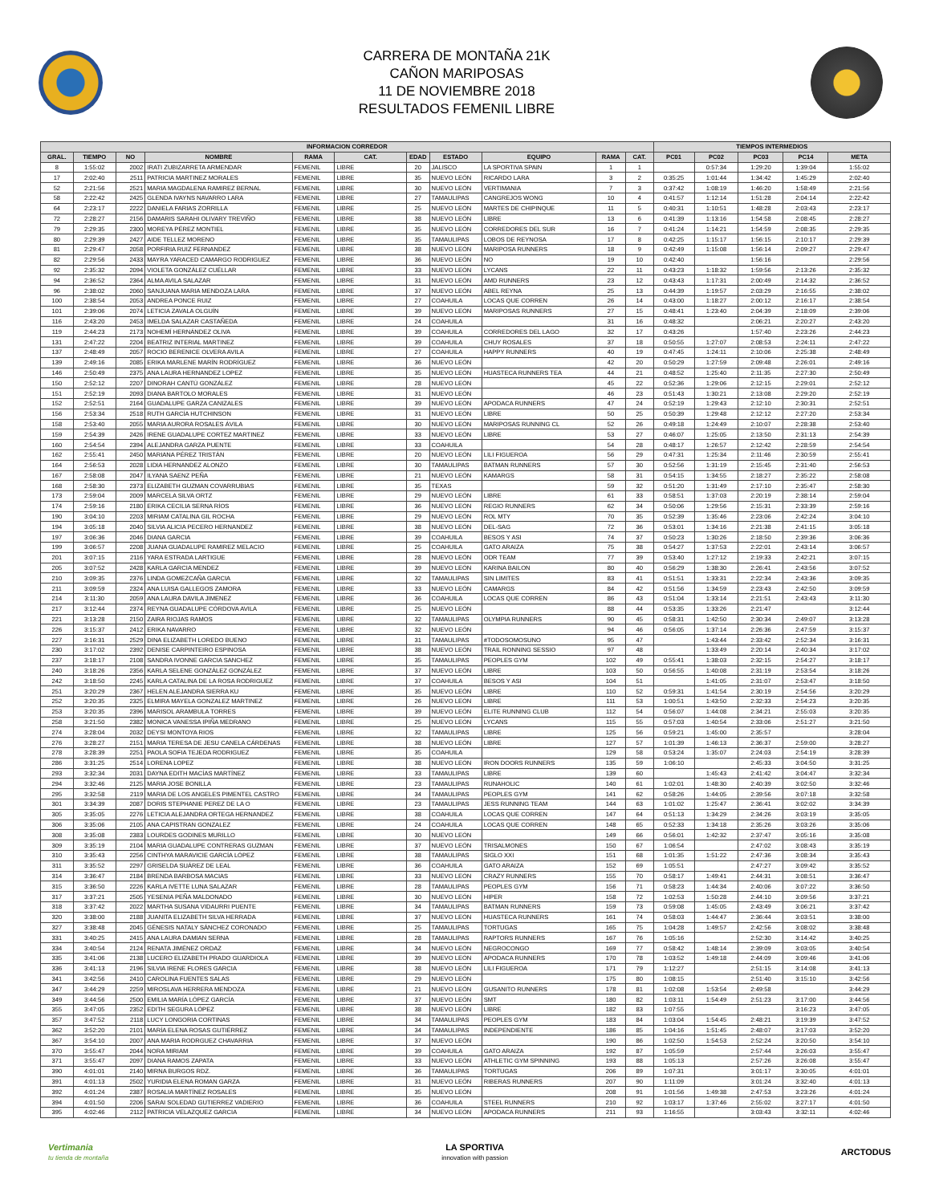CARRERA DE MONTAÑA 21K
CAÑON MARIPOSAS
11 DE NOVIEMBRE 2018
RESULTADOS FEMENIL LIBRE
| INFORMACION CORREDOR | | | | | | | | | | | TIEMPOS INTERMEDIOS | | | | |
| --- | --- | --- | --- | --- | --- | --- | --- | --- | --- | --- | --- | --- | --- | --- | --- |
| GRAL. | TIEMPO | NO | NOMBRE | RAMA | CAT. | EDAD | ESTADO | EQUIPO | RAMA | CAT. | PC01 | PC02 | PC03 | PC14 | META |
| 8 | 1:55:02 | 2002 | IRATI ZUBIZARRETA ARMENDAR | FEMENIL | LIBRE | 20 | JALISCO | LA SPORTIVA SPAIN | 1 | 1 | | 0:57:34 | 1:29:20 | 1:39:04 | 1:55:02 |
| 17 | 2:02:40 | 2511 | PATRICIA MARTINEZ MORALES | FEMENIL | LIBRE | 35 | NUEVO LEÓN | RICARDO LARA | 3 | 2 | 0:35:25 | 1:01:44 | 1:34:42 | 1:45:29 | 2:02:40 |
| 52 | 2:21:56 | 2521 | MARIA MAGDALENA RAMIREZ BERNAL | FEMENIL | LIBRE | 30 | NUEVO LEÓN | VERTIMANIA | 7 | 3 | 0:37:42 | 1:08:19 | 1:46:20 | 1:58:49 | 2:21:56 |
| 58 | 2:22:42 | 2425 | GLENDA IVAYNS NAVARRO LARA | FEMENIL | LIBRE | 27 | TAMAULIPAS | CANGREJOS WONG | 10 | 4 | 0:41:57 | 1:12:14 | 1:51:28 | 2:04:14 | 2:22:42 |
| 64 | 2:23:17 | 2222 | DANIELA FARIAS ZORRILLA | FEMENIL | LIBRE | 25 | NUEVO LEÓN | MARTES DE CHIPINQUE | 11 | 5 | 0:40:31 | 1:10:51 | 1:48:28 | 2:03:43 | 2:23:17 |
| 72 | 2:28:27 | 2156 | DAMARIS SARAHI OLIVARY TREVIÑO | FEMENIL | LIBRE | 38 | NUEVO LEÓN | LIBRE | 13 | 6 | 0:41:39 | 1:13:16 | 1:54:58 | 2:08:45 | 2:28:27 |
| 79 | 2:29:35 | 2300 | MOREYA PÉREZ MONTIEL | FEMENIL | LIBRE | 35 | NUEVO LEÓN | CORREDORES DEL SUR | 16 | 7 | 0:41:24 | 1:14:21 | 1:54:59 | 2:08:35 | 2:29:35 |
| 80 | 2:29:39 | 2427 | AIDE TELLEZ MORENO | FEMENIL | LIBRE | 35 | TAMAULIPAS | LOBOS DE REYNOSA | 17 | 8 | 0:42:25 | 1:15:17 | 1:56:15 | 2:10:17 | 2:29:39 |
| 81 | 2:29:47 | 2058 | PORFIRIA RUIZ FERNANDEZ | FEMENIL | LIBRE | 38 | NUEVO LEÓN | MARIPOSA RUNNERS | 18 | 9 | 0:42:49 | 1:15:08 | 1:56:14 | 2:09:27 | 2:29:47 |
| 82 | 2:29:56 | 2433 | MAYRA YARACED CAMARGO RODRIGUEZ | FEMENIL | LIBRE | 36 | NUEVO LEÓN | NO | 19 | 10 | 0:42:40 | | 1:56:16 | | 2:29:56 |
| 92 | 2:35:32 | 2094 | VIOLETA GONZÁLEZ CUÉLLAR | FEMENIL | LIBRE | 33 | NUEVO LEÓN | LYCANS | 22 | 11 | 0:43:23 | 1:18:32 | 1:59:56 | 2:13:26 | 2:35:32 |
| 94 | 2:36:52 | 2364 | ALMA AVILA SALAZAR | FEMENIL | LIBRE | 31 | NUEVO LEÓN | AMD RUNNERS | 23 | 12 | 0:43:43 | 1:17:31 | 2:00:49 | 2:14:32 | 2:36:52 |
| 96 | 2:38:02 | 2060 | SANJUANA MARIA MENDOZA LARA | FEMENIL | LIBRE | 37 | NUEVO LEÓN | ABEL REYNA | 25 | 13 | 0:44:39 | 1:19:57 | 2:03:29 | 2:16:55 | 2:38:02 |
| 100 | 2:38:54 | 2053 | ANDREA PONCE RUIZ | FEMENIL | LIBRE | 27 | COAHUILA | LOCAS QUE CORREN | 26 | 14 | 0:43:00 | 1:18:27 | 2:00:12 | 2:16:17 | 2:38:54 |
| 101 | 2:39:06 | 2074 | LETICIA ZAVALA OLGUÍN | FEMENIL | LIBRE | 39 | NUEVO LEÓN | MARIPOSAS RUNNERS | 27 | 15 | 0:48:41 | 1:23:40 | 2:04:39 | 2:18:09 | 2:39:06 |
| 116 | 2:43:20 | 2453 | IMELDA SALAZAR CASTAÑEDA | FEMENIL | LIBRE | 24 | COAHUILA | | 31 | 16 | 0:48:32 | | 2:06:21 | 2:20:27 | 2:43:20 |
| 119 | 2:44:23 | 2173 | NOHEMÍ HERNÁNDEZ OLIVA | FEMENIL | LIBRE | 39 | COAHUILA | CORREDORES DEL LAGO | 32 | 17 | 0:43:26 | | 1:57:40 | 2:23:26 | 2:44:23 |
| 131 | 2:47:22 | 2204 | BEATRIZ INTERIAL MARTINEZ | FEMENIL | LIBRE | 39 | COAHUILA | CHUY ROSALES | 37 | 18 | 0:50:55 | 1:27:07 | 2:08:53 | 2:24:11 | 2:47:22 |
| 137 | 2:48:49 | 2057 | ROCIO BERENICE OLVERA AVILA | FEMENIL | LIBRE | 27 | COAHUILA | HAPPY RUNNERS | 40 | 19 | 0:47:45 | 1:24:11 | 2:10:06 | 2:25:38 | 2:48:49 |
| 139 | 2:49:16 | 2085 | ERIKA MARLENE MARÍN RODRÍGUEZ | FEMENIL | LIBRE | 36 | NUEVO LEÓN | | 42 | 20 | 0:50:29 | 1:27:59 | 2:09:48 | 2:26:01 | 2:49:16 |
| 146 | 2:50:49 | 2375 | ANA LAURA HERNANDEZ LOPEZ | FEMENIL | LIBRE | 35 | NUEVO LEÓN | HUASTECA RUNNERS TEA | 44 | 21 | 0:48:52 | 1:25:40 | 2:11:35 | 2:27:30 | 2:50:49 |
| 150 | 2:52:12 | 2207 | DINORAH CANTÚ GONZÁLEZ | FEMENIL | LIBRE | 28 | NUEVO LEÓN | | 45 | 22 | 0:52:36 | 1:29:06 | 2:12:15 | 2:29:01 | 2:52:12 |
| 151 | 2:52:19 | 2093 | DIANA BARTOLO MORALES | FEMENIL | LIBRE | 31 | NUEVO LEÓN | | 46 | 23 | 0:51:43 | 1:30:21 | 2:13:08 | 2:29:20 | 2:52:19 |
| 152 | 2:52:51 | 2164 | GUADALUPE GARZA CANIZALES | FEMENIL | LIBRE | 39 | NUEVO LEÓN | APODACA RUNNERS | 47 | 24 | 0:52:19 | 1:29:43 | 2:12:10 | 2:30:31 | 2:52:51 |
| 156 | 2:53:34 | 2518 | RUTH GARCÍA HUTCHINSON | FEMENIL | LIBRE | 31 | NUEVO LEÓN | LIBRE | 50 | 25 | 0:50:39 | 1:29:48 | 2:12:12 | 2:27:20 | 2:53:34 |
| 158 | 2:53:40 | 2055 | MARIA AURORA ROSALES ÁVILA | FEMENIL | LIBRE | 30 | NUEVO LEÓN | MARIPOSAS RUNNING CL | 52 | 26 | 0:49:18 | 1:24:49 | 2:10:07 | 2:28:38 | 2:53:40 |
| 159 | 2:54:39 | 2426 | IRENE GUADALUPE CORTEZ MARTINEZ | FEMENIL | LIBRE | 33 | NUEVO LEÓN | LIBRE | 53 | 27 | 0:46:07 | 1:25:05 | 2:13:50 | 2:31:13 | 2:54:39 |
| 160 | 2:54:54 | 2394 | ALEJANDRA GARZA PUENTE | FEMENIL | LIBRE | 33 | COAHUILA | | 54 | 28 | 0:48:17 | 1:26:57 | 2:12:42 | 2:28:59 | 2:54:54 |
| 162 | 2:55:41 | 2450 | MARIANA PÉREZ TRISTÁN | FEMENIL | LIBRE | 20 | NUEVO LEÓN | LILI FIGUEROA | 56 | 29 | 0:47:31 | 1:25:34 | 2:11:46 | 2:30:59 | 2:55:41 |
| 164 | 2:56:53 | 2028 | LIDIA HERNANDEZ ALONZO | FEMENIL | LIBRE | 30 | TAMAULIPAS | BATMAN RUNNERS | 57 | 30 | 0:52:56 | 1:31:19 | 2:15:45 | 2:31:40 | 2:56:53 |
| 167 | 2:58:08 | 2047 | ILYANA SAENZ PEÑA | FEMENIL | LIBRE | 21 | NUEVO LEÓN | KAMARGS | 58 | 31 | 0:54:15 | 1:34:55 | 2:18:27 | 2:35:22 | 2:58:08 |
| 168 | 2:58:30 | 2373 | ELIZABETH GUZMAN COVARRUBIAS | FEMENIL | LIBRE | 35 | TEXAS | | 59 | 32 | 0:51:20 | 1:31:49 | 2:17:10 | 2:35:47 | 2:58:30 |
| 173 | 2:59:04 | 2009 | MARCELA SILVA ORTZ | FEMENIL | LIBRE | 29 | NUEVO LEÓN | LIBRE | 61 | 33 | 0:58:51 | 1:37:03 | 2:20:19 | 2:38:14 | 2:59:04 |
| 174 | 2:59:16 | 2180 | ERIKA CECILIA SERNA RÍOS | FEMENIL | LIBRE | 36 | NUEVO LEÓN | REGIO RUNNERS | 62 | 34 | 0:50:06 | 1:29:56 | 2:15:31 | 2:33:39 | 2:59:16 |
| 190 | 3:04:10 | 2203 | MIRIAM CATALINA GIL ROCHA | FEMENIL | LIBRE | 29 | NUEVO LEÓN | ROL MTY | 70 | 35 | 0:52:39 | 1:35:46 | 2:23:06 | 2:42:24 | 3:04:10 |
| 194 | 3:05:18 | 2040 | SILVIA ALICIA PECERO HERNANDEZ | FEMENIL | LIBRE | 38 | NUEVO LEÓN | DEL-SAG | 72 | 36 | 0:53:01 | 1:34:16 | 2:21:38 | 2:41:15 | 3:05:18 |
| 197 | 3:06:36 | 2046 | DIANA GARCIA | FEMENIL | LIBRE | 39 | COAHUILA | BESOS Y ASI | 74 | 37 | 0:50:23 | 1:30:26 | 2:18:50 | 2:39:36 | 3:06:36 |
| 199 | 3:06:57 | 2208 | JUANA GUADALUPE RAMIREZ MELACIO | FEMENIL | LIBRE | 25 | COAHUILA | GATO ARAIZA | 75 | 38 | 0:54:27 | 1:37:53 | 2:22:01 | 2:43:14 | 3:06:57 |
| 201 | 3:07:15 | 2116 | YARA ESTRADA LARTIGUE | FEMENIL | LIBRE | 28 | NUEVO LEÓN | ODR TEAM | 77 | 39 | 0:53:40 | 1:27:12 | 2:19:33 | 2:42:21 | 3:07:15 |
| 205 | 3:07:52 | 2428 | KARLA GARCIA MENDEZ | FEMENIL | LIBRE | 39 | NUEVO LEÓN | KARINA BAILON | 80 | 40 | 0:56:29 | 1:38:30 | 2:26:41 | 2:43:56 | 3:07:52 |
| 210 | 3:09:35 | 2376 | LINDA GOMEZCAÑA GARCIA | FEMENIL | LIBRE | 32 | TAMAULIPAS | SIN LIMITES | 83 | 41 | 0:51:51 | 1:33:31 | 2:22:34 | 2:43:36 | 3:09:35 |
| 211 | 3:09:59 | 2324 | ANA LUISA GALLEGOS ZAMORA | FEMENIL | LIBRE | 33 | NUEVO LEÓN | CAMARGS | 84 | 42 | 0:51:56 | 1:34:59 | 2:23:43 | 2:42:50 | 3:09:59 |
| 214 | 3:11:30 | 2059 | ANA LAURA DAVILA JIMENEZ | FEMENIL | LIBRE | 36 | COAHUILA | LOCAS QUE CORREN | 86 | 43 | 0:51:04 | 1:33:14 | 2:21:51 | 2:43:43 | 3:11:30 |
| 217 | 3:12:44 | 2374 | REYNA GUADALUPE CÓRDOVA AVILA | FEMENIL | LIBRE | 25 | NUEVO LEÓN | | 88 | 44 | 0:53:35 | 1:33:26 | 2:21:47 | | 3:12:44 |
| 221 | 3:13:28 | 2150 | ZAIRA RIOJAS RAMOS | FEMENIL | LIBRE | 32 | TAMAULIPAS | OLYMPIA RUNNERS | 90 | 45 | 0:58:31 | 1:42:50 | 2:30:34 | 2:49:07 | 3:13:28 |
| 226 | 3:15:37 | 2412 | ERIKA NAVARRO | FEMENIL | LIBRE | 32 | NUEVO LEÓN | | 94 | 46 | 0:56:05 | 1:37:14 | 2:26:36 | 2:47:59 | 3:15:37 |
| 227 | 3:16:31 | 2529 | DINA ELIZABETH LOREDO BUENO | FEMENIL | LIBRE | 31 | TAMAULIPAS | #TODOSOMOSUNO | 95 | 47 | | 1:43:44 | 2:33:42 | 2:52:34 | 3:16:31 |
| 230 | 3:17:02 | 2392 | DENISE CARPINTEIRO ESPINOSA | FEMENIL | LIBRE | 38 | NUEVO LEÓN | TRAIL RONNING SESSIO | 97 | 48 | | 1:33:49 | 2:20:14 | 2:40:34 | 3:17:02 |
| 237 | 3:18:17 | 2108 | SANDRA IVONNE GARCIA SANCHEZ | FEMENIL | LIBRE | 35 | TAMAULIPAS | PEOPLES GYM | 102 | 49 | 0:55:41 | 1:38:03 | 2:32:15 | 2:54:27 | 3:18:17 |
| 240 | 3:18:26 | 2356 | KARLA SELENE GONZÁLEZ GONZÁLEZ | FEMENIL | LIBRE | 37 | NUEVO LEÓN | LIBRE | 103 | 50 | 0:56:55 | 1:40:08 | 2:31:19 | 2:53:54 | 3:18:26 |
| 242 | 3:18:50 | 2245 | KARLA CATALINA DE LA ROSA RODRIGUEZ | FEMENIL | LIBRE | 37 | COAHUILA | BESOS Y ASI | 104 | 51 | | 1:41:05 | 2:31:07 | 2:53:47 | 3:18:50 |
| 251 | 3:20:29 | 2367 | HELEN ALEJANDRA SIERRA KU | FEMENIL | LIBRE | 35 | NUEVO LEÓN | LIBRE | 110 | 52 | 0:59:31 | 1:41:54 | 2:30:19 | 2:54:56 | 3:20:29 |
| 252 | 3:20:35 | 2325 | ELMIRA MAYELA GONZALEZ MARTINEZ | FEMENIL | LIBRE | 26 | NUEVO LEÓN | LIBRE | 111 | 53 | 1:00:51 | 1:43:50 | 2:32:33 | 2:54:23 | 3:20:35 |
| 253 | 3:20:35 | 2396 | MARISOL ARAMBULA TORRES | FEMENIL | LIBRE | 39 | NUEVO LEÓN | ELITE RUNNING CLUB | 112 | 54 | 0:56:07 | 1:44:08 | 2:34:21 | 2:55:03 | 3:20:35 |
| 258 | 3:21:50 | 2382 | MONICA VANESSA IPIÑA MEDRANO | FEMENIL | LIBRE | 25 | NUEVO LEÓN | LYCANS | 115 | 55 | 0:57:03 | 1:40:54 | 2:33:06 | 2:51:27 | 3:21:50 |
| 274 | 3:28:04 | 2032 | DEYSI MONTOYA RIOS | FEMENIL | LIBRE | 32 | TAMAULIPAS | LIBRE | 125 | 56 | 0:59:21 | 1:45:00 | 2:35:57 | | 3:28:04 |
| 276 | 3:28:27 | 2151 | MARIA TERESA DE JESU CANELA CÁRDENAS | FEMENIL | LIBRE | 38 | NUEVO LEÓN | LIBRE | 127 | 57 | 1:01:39 | 1:46:13 | 2:36:37 | 2:59:00 | 3:28:27 |
| 278 | 3:28:39 | 2251 | PAOLA SOFIA TEJEDA RODRIGUEZ | FEMENIL | LIBRE | 35 | COAHUILA | | 129 | 58 | 0:53:24 | 1:35:07 | 2:24:03 | 2:54:19 | 3:28:39 |
| 286 | 3:31:25 | 2514 | LORENA LOPEZ | FEMENIL | LIBRE | 38 | NUEVO LEÓN | IRON DOORS RUNNERS | 135 | 59 | 1:06:10 | | 2:45:33 | 3:04:50 | 3:31:25 |
| 293 | 3:32:34 | 2031 | DAYNA EDITH MACÍAS MARTÍNEZ | FEMENIL | LIBRE | 33 | TAMAULIPAS | LIBRE | 139 | 60 | | 1:45:43 | 2:41:42 | 3:04:47 | 3:32:34 |
| 294 | 3:32:46 | 2125 | MARIA JOSE BONILLA | FEMENIL | LIBRE | 23 | TAMAULIPAS | RUNAHOLIC | 140 | 61 | 1:02:01 | 1:48:30 | 2:40:39 | 3:02:50 | 3:32:46 |
| 295 | 3:32:58 | 2119 | MARIA DE LOS ANGELES PIMENTEL CASTRO | FEMENIL | LIBRE | 34 | TAMAULIPAS | PEOPLES GYM | 141 | 62 | 0:58:26 | 1:44:05 | 2:39:56 | 3:07:18 | 3:32:58 |
| 301 | 3:34:39 | 2087 | DORIS STEPHANIE PEREZ DE LA O | FEMENIL | LIBRE | 23 | TAMAULIPAS | JESS RUNNING TEAM | 144 | 63 | 1:01:02 | 1:25:47 | 2:36:41 | 3:02:02 | 3:34:39 |
| 305 | 3:35:05 | 2276 | LETICIA ALEJANDRA ORTEGA HERNANDEZ | FEMENIL | LIBRE | 38 | COAHUILA | LOCAS QUE CORREN | 147 | 64 | 0:51:13 | 1:34:29 | 2:34:26 | 3:03:19 | 3:35:05 |
| 306 | 3:35:06 | 2105 | ANA CAPISTRAN GONZALEZ | FEMENIL | LIBRE | 24 | COAHUILA | LOCAS QUE CORREN | 148 | 65 | 0:52:33 | 1:34:18 | 2:35:26 | 3:03:26 | 3:35:06 |
| 308 | 3:35:08 | 2383 | LOURDES GODINES MURILLO | FEMENIL | LIBRE | 30 | NUEVO LEÓN | | 149 | 66 | 0:56:01 | 1:42:32 | 2:37:47 | 3:05:16 | 3:35:08 |
| 309 | 3:35:19 | 2104 | MARIA GUADALUPE CONTRERAS GUZMAN | FEMENIL | LIBRE | 37 | NUEVO LEÓN | TRISALMONES | 150 | 67 | 1:06:54 | | 2:47:02 | 3:08:43 | 3:35:19 |
| 310 | 3:35:43 | 2256 | CINTHYA MARAVICIE GARCÍA LÓPEZ | FEMENIL | LIBRE | 38 | TAMAULIPAS | SIGLO XXI | 151 | 68 | 1:01:35 | 1:51:22 | 2:47:36 | 3:08:34 | 3:35:43 |
| 311 | 3:35:52 | 2297 | GRISELDA SUÁREZ DE LEAL | FEMENIL | LIBRE | 36 | COAHUILA | GATO ARAIZA | 152 | 69 | 1:05:51 | | 2:47:27 | 3:09:42 | 3:35:52 |
| 314 | 3:36:47 | 2184 | BRENDA BARBOSA MACIAS | FEMENIL | LIBRE | 33 | NUEVO LEÓN | CRAZY RUNNERS | 155 | 70 | 0:58:17 | 1:49:41 | 2:44:31 | 3:08:51 | 3:36:47 |
| 315 | 3:36:50 | 2226 | KARLA IVETTE LUNA SALAZAR | FEMENIL | LIBRE | 28 | TAMAULIPAS | PEOPLES GYM | 156 | 71 | 0:58:23 | 1:44:34 | 2:40:06 | 3:07:22 | 3:36:50 |
| 317 | 3:37:21 | 2505 | YESENIA PEÑA MALDONADO | FEMENIL | LIBRE | 30 | NUEVO LEÓN | HIPER | 158 | 72 | 1:02:53 | 1:50:28 | 2:44:10 | 3:09:56 | 3:37:21 |
| 318 | 3:37:42 | 2022 | MARTHA SUSANA VIDAURRI PUENTE | FEMENIL | LIBRE | 34 | TAMAULIPAS | BATMAN RUNNERS | 159 | 73 | 0:59:08 | 1:45:05 | 2:43:49 | 3:06:21 | 3:37:42 |
| 320 | 3:38:00 | 2188 | JUANITA ELIZABETH SILVA HERRADA | FEMENIL | LIBRE | 37 | NUEVO LEÓN | HUASTECA RUNNERS | 161 | 74 | 0:58:03 | 1:44:47 | 2:36:44 | 3:03:51 | 3:38:00 |
| 327 | 3:38:48 | 2045 | GÉNESIS NATALY SÁNCHEZ CORONADO | FEMENIL | LIBRE | 25 | TAMAULIPAS | TORTUGAS | 165 | 75 | 1:04:28 | 1:49:57 | 2:42:56 | 3:08:02 | 3:38:48 |
| 331 | 3:40:25 | 2415 | ANA LAURA DAMIAN SERNA | FEMENIL | LIBRE | 28 | TAMAULIPAS | RAPTORS RUNNERS | 167 | 76 | 1:05:16 | | 2:52:30 | 3:14:42 | 3:40:25 |
| 334 | 3:40:54 | 2124 | RENATA JIMÉNEZ ORDAZ | FEMENIL | LIBRE | 34 | NUEVO LEÓN | NEGROCONGO | 169 | 77 | 0:58:42 | 1:48:14 | 2:39:09 | 3:03:05 | 3:40:54 |
| 335 | 3:41:06 | 2138 | LUCERO ELIZABETH PRADO GUARDIOLA | FEMENIL | LIBRE | 39 | NUEVO LEÓN | APODACA RUNNERS | 170 | 78 | 1:03:52 | 1:49:18 | 2:44:09 | 3:09:46 | 3:41:06 |
| 336 | 3:41:13 | 2196 | SILVIA IRENE FLORES GARCIA | FEMENIL | LIBRE | 38 | NUEVO LEÓN | LILI FIGUEROA | 171 | 79 | 1:12:27 | | 2:51:15 | 3:14:08 | 3:41:13 |
| 341 | 3:42:56 | 2410 | CAROLINA FUENTES SALAS | FEMENIL | LIBRE | 29 | NUEVO LEÓN | | 175 | 80 | 1:08:15 | | 2:51:40 | 3:15:10 | 3:42:56 |
| 347 | 3:44:29 | 2259 | MIROSLAVA HERRERA MENDOZA | FEMENIL | LIBRE | 21 | NUEVO LEÓN | GUSANITO RUNNERS | 178 | 81 | 1:02:08 | 1:53:54 | 2:49:58 | | 3:44:29 |
| 349 | 3:44:56 | 2500 | EMILIA MARÍA LÓPEZ GARCÍA | FEMENIL | LIBRE | 37 | NUEVO LEÓN | SMT | 180 | 82 | 1:03:11 | 1:54:49 | 2:51:23 | 3:17:00 | 3:44:56 |
| 355 | 3:47:05 | 2352 | EDITH SEGURA LÓPEZ | FEMENIL | LIBRE | 38 | NUEVO LEÓN | LIBRE | 182 | 83 | 1:07:55 | | | 3:16:23 | 3:47:05 |
| 357 | 3:47:52 | 2118 | LUCY LONGORIA CORTINAS | FEMENIL | LIBRE | 34 | TAMAULIPAS | PEOPLES GYM | 183 | 84 | 1:03:04 | 1:54:45 | 2:48:21 | 3:19:39 | 3:47:52 |
| 362 | 3:52:20 | 2101 | MARÍA ELENA ROSAS GUTIÉRREZ | FEMENIL | LIBRE | 34 | TAMAULIPAS | INDEPENDIENTE | 186 | 85 | 1:04:16 | 1:51:45 | 2:48:07 | 3:17:03 | 3:52:20 |
| 367 | 3:54:10 | 2007 | ANA MARIA RODRGUEZ CHAVARRIA | FEMENIL | LIBRE | 37 | NUEVO LEÓN | | 190 | 86 | 1:02:50 | 1:54:53 | 2:52:24 | 3:20:50 | 3:54:10 |
| 370 | 3:55:47 | 2044 | NORA MIRIAM | FEMENIL | LIBRE | 39 | COAHUILA | GATO ARAIZA | 192 | 87 | 1:05:59 | | 2:57:44 | 3:26:03 | 3:55:47 |
| 371 | 3:55:47 | 2097 | DIANA RAMOS ZAPATA | FEMENIL | LIBRE | 33 | NUEVO LEÓN | ATHLETIC GYM SPINNING | 193 | 88 | 1:05:13 | | 2:57:26 | 3:26:08 | 3:55:47 |
| 390 | 4:01:01 | 2140 | MIRNA BURGOS RDZ. | FEMENIL | LIBRE | 36 | TAMAULIPAS | TORTUGAS | 206 | 89 | 1:07:31 | | 3:01:17 | 3:30:05 | 4:01:01 |
| 391 | 4:01:13 | 2502 | YURIDIA ELENA ROMAN GARZA | FEMENIL | LIBRE | 31 | NUEVO LEÓN | RIBERAS RUNNERS | 207 | 90 | 1:11:09 | | 3:01:24 | 3:32:40 | 4:01:13 |
| 392 | 4:01:24 | 2387 | ROSALIA MARTÍNEZ ROSALES | FEMENIL | LIBRE | 35 | NUEVO LEÓN | | 208 | 91 | 1:01:56 | 1:49:38 | 2:47:53 | 3:23:26 | 4:01:24 |
| 394 | 4:01:50 | 2206 | SARAI SOLEDAD GUTIERREZ VADIERIO | FEMENIL | LIBRE | 36 | COAHUILA | STEEL RUNNERS | 210 | 92 | 1:03:17 | 1:37:46 | 2:55:02 | 3:27:17 | 4:01:50 |
| 395 | 4:02:46 | 2112 | PATRICIA VELAZQUEZ GARCIA | FEMENIL | LIBRE | 34 | NUEVO LEÓN | APODACA RUNNERS | 211 | 93 | 1:16:55 | | 3:03:43 | 3:32:11 | 4:02:46 |
Vertimania
tu tienda de montaña
LA SPORTIVA
innovation with passion
ARCTODUS